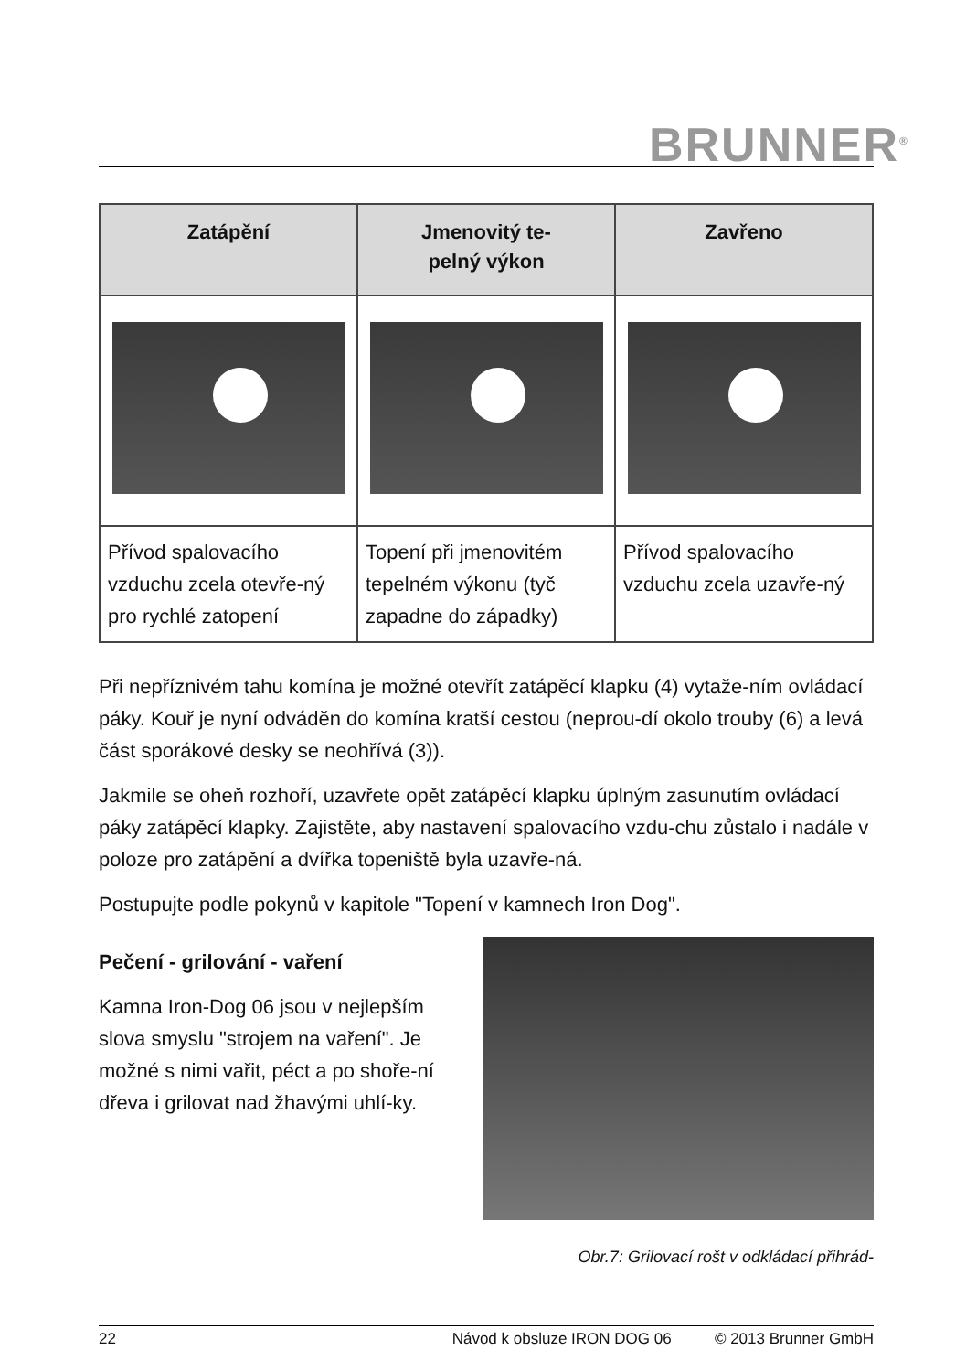BRUNNER<sup>®</sup>
| Zatápění | Jmenovitý te- pelný výkon | Zavřeno |
| --- | --- | --- |
| Přívod spalovacího vzduchu zcela otevře-ný pro rychlé zatopení | Topení při jmenovitém tepelném výkonu (tyč zapadne do západky) | Přívod spalovacího vzduchu zcela uzavře-ný |
Při nepříznivém tahu komína je možné otevřít zatápěcí klapku (4) vytaže-ním ovládací páky. Kouř je nyní odváděn do komína kratší cestou (neprou-dí okolo trouby (6) a levá část sporákové desky se neohřívá (3)).
Jakmile se oheň rozhoří, uzavřete opět zatápěcí klapku úplným zasunutím ovládací páky zatápěcí klapky. Zajistěte, aby nastavení spalovacího vzdu-chu zůstalo i nadále v poloze pro zatápění a dvířka topeniště byla uzavře-ná.
Postupujte podle pokynů v kapitole "Topení v kamnech Iron Dog".
Pečení - grilování - vaření
Kamna Iron-Dog 06 jsou v nejlepším slova smyslu "strojem na vaření". Je možné s nimi vařit, péct a po shoře-ní dřeva i grilovat nad žhavými uhlí-ky.
Obr.7: Grilovací rošt v odkládací přihrád-
22 Návod k obsluze IRON DOG 06 © 2013 Brunner GmbH